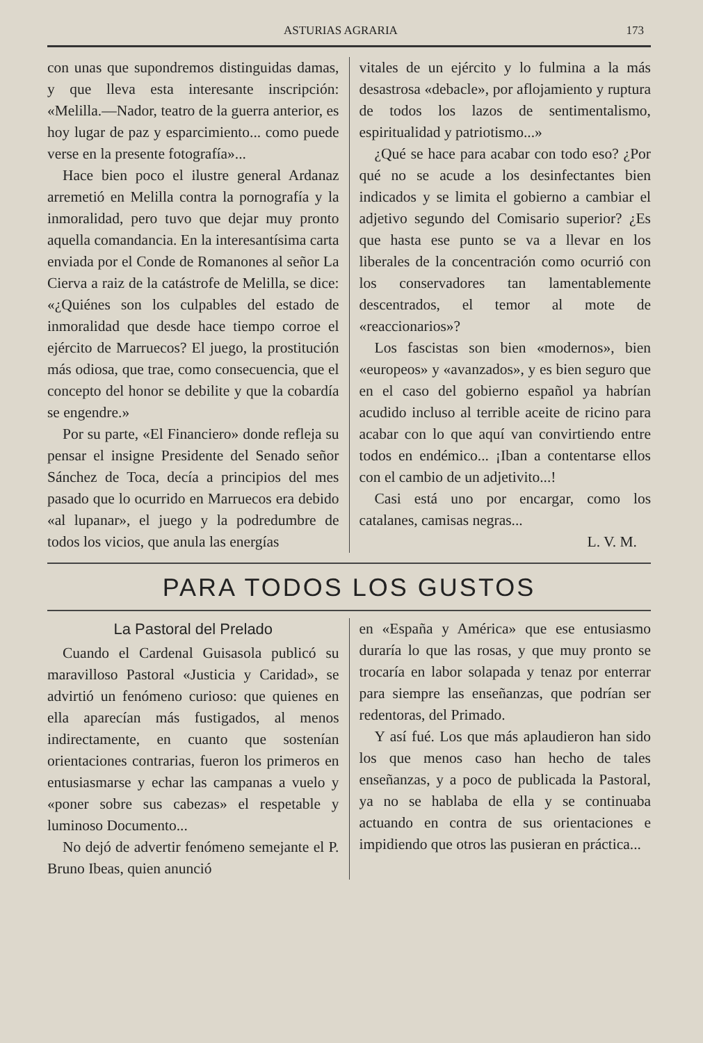ASTURIAS AGRARIA 173
con unas que supondremos distinguidas damas, y que lleva esta interesante inscripción: «Melilla.—Nador, teatro de la guerra anterior, es hoy lugar de paz y esparcimiento... como puede verse en la presente fotografía»...
Hace bien poco el ilustre general Ardanaz arremetió en Melilla contra la pornografía y la inmoralidad, pero tuvo que dejar muy pronto aquella comandancia. En la interesantísima carta enviada por el Conde de Romanones al señor La Cierva a raiz de la catástrofe de Melilla, se dice: «¿Quiénes son los culpables del estado de inmoralidad que desde hace tiempo corroe el ejército de Marruecos? El juego, la prostitución más odiosa, que trae, como consecuencia, que el concepto del honor se debilite y que la cobardía se engendre.»
Por su parte, «El Financiero» donde refleja su pensar el insigne Presidente del Senado señor Sánchez de Toca, decía a principios del mes pasado que lo ocurrido en Marruecos era debido «al lupanar», el juego y la podredumbre de todos los vicios, que anula las energías
vitales de un ejército y lo fulmina a la más desastrosa «debacle», por aflojamiento y ruptura de todos los lazos de sentimentalismo, espiritualidad y patriotismo...»
¿Qué se hace para acabar con todo eso? ¿Por qué no se acude a los desinfectantes bien indicados y se limita el gobierno a cambiar el adjetivo segundo del Comisario superior? ¿Es que hasta ese punto se va a llevar en los liberales de la concentración como ocurrió con los conservadores tan lamentablemente descentrados, el temor al mote de «reaccionarios»?
Los fascistas son bien «modernos», bien «europeos» y «avanzados», y es bien seguro que en el caso del gobierno español ya habrían acudido incluso al terrible aceite de ricino para acabar con lo que aquí van convirtiendo entre todos en endémico... ¡Iban a contentarse ellos con el cambio de un adjetivito...!
Casi está uno por encargar, como los catalanes, camisas negras...
L. V. M.
PARA TODOS LOS GUSTOS
La Pastoral del Prelado
Cuando el Cardenal Guisasola publicó su maravilloso Pastoral «Justicia y Caridad», se advirtió un fenómeno curioso: que quienes en ella aparecían más fustigados, al menos indirectamente, en cuanto que sostenían orientaciones contrarias, fueron los primeros en entusiasmarse y echar las campanas a vuelo y «poner sobre sus cabezas» el respetable y luminoso Documento...
No dejó de advertir fenómeno semejante el P. Bruno Ibeas, quien anunció
en «España y América» que ese entusiasmo duraría lo que las rosas, y que muy pronto se trocaría en labor solapada y tenaz por enterrar para siempre las enseñanzas, que podrían ser redentoras, del Primado.
Y así fué. Los que más aplaudieron han sido los que menos caso han hecho de tales enseñanzas, y a poco de publicada la Pastoral, ya no se hablaba de ella y se continuaba actuando en contra de sus orientaciones e impidiendo que otros las pusieran en práctica...